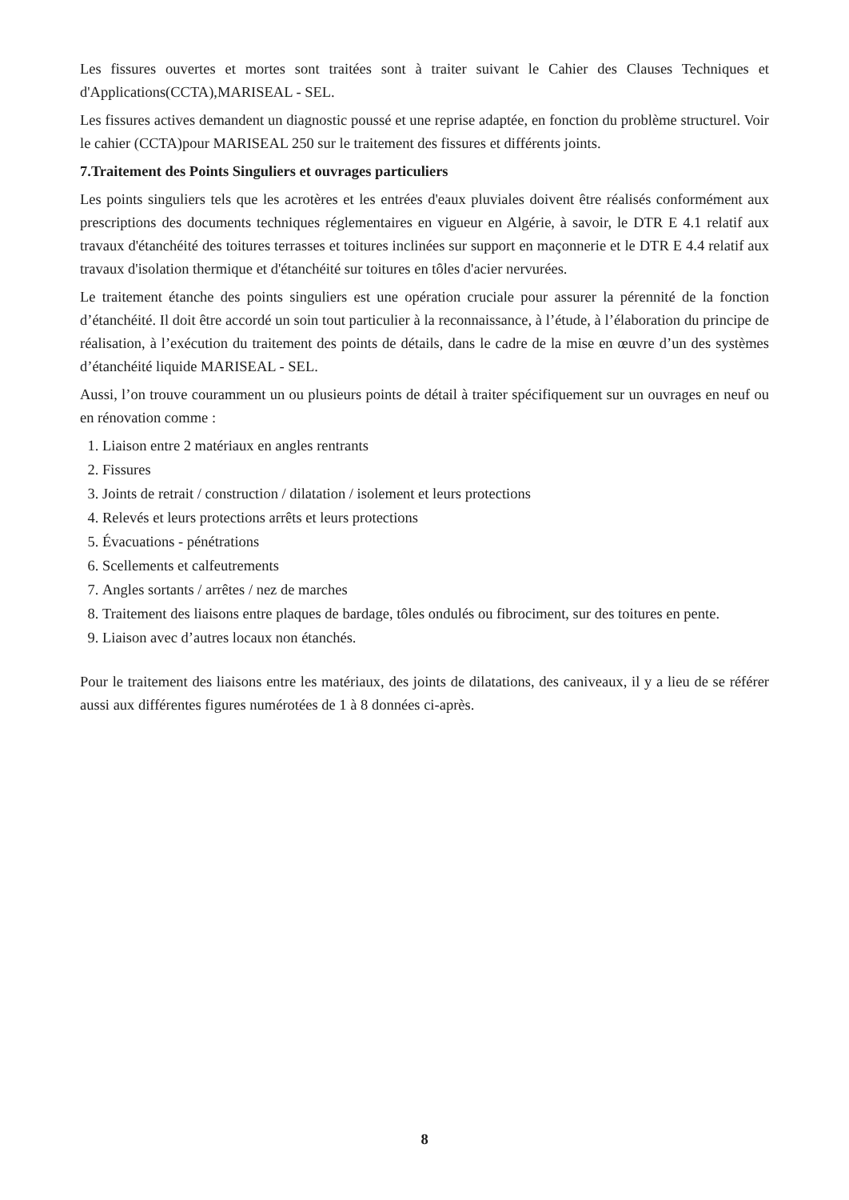Les fissures ouvertes et mortes sont traitées sont à traiter suivant le Cahier des Clauses Techniques et d'Applications(CCTA),MARISEAL - SEL.
Les fissures actives demandent un diagnostic poussé et une reprise adaptée, en fonction du problème structurel. Voir le cahier (CCTA)pour MARISEAL 250 sur le traitement des fissures et différents joints.
7.Traitement des Points Singuliers et ouvrages particuliers
Les points singuliers tels que les acrotères et les entrées d'eaux pluviales doivent être réalisés conformément aux prescriptions des documents techniques réglementaires en vigueur en Algérie, à savoir, le DTR E 4.1 relatif aux travaux d'étanchéité des toitures terrasses et toitures inclinées sur support en maçonnerie et le DTR E 4.4 relatif aux travaux d'isolation thermique et d'étanchéité sur toitures en tôles d'acier nervurées.
Le traitement étanche des points singuliers est une opération cruciale pour assurer la pérennité de la fonction d’étanchéité. Il doit être accordé un soin tout particulier à la reconnaissance, à l’étude, à l’élaboration du principe de réalisation, à l’exécution du traitement des points de détails, dans le cadre de la mise en œuvre d’un des systèmes d’étanchéité liquide MARISEAL - SEL.
Aussi, l’on trouve couramment un ou plusieurs points de détail à traiter spécifiquement sur un ouvrages en neuf ou en rénovation comme :
1. Liaison entre 2 matériaux en angles rentrants
2. Fissures
3. Joints de retrait / construction / dilatation / isolement et leurs protections
4. Relevés et leurs protections arrêts et leurs protections
5. Évacuations - pénétrations
6. Scellements et calfeutrements
7. Angles sortants / arrêtes / nez de marches
8. Traitement des liaisons entre plaques de bardage, tôles ondulés ou fibrociment, sur des toitures en pente.
9. Liaison avec d’autres locaux non étanchés.
Pour le traitement des liaisons entre les matériaux, des joints de dilatations, des caniveaux, il y a lieu de se référer aussi aux différentes figures numérotées de 1 à 8 données ci-après.
8